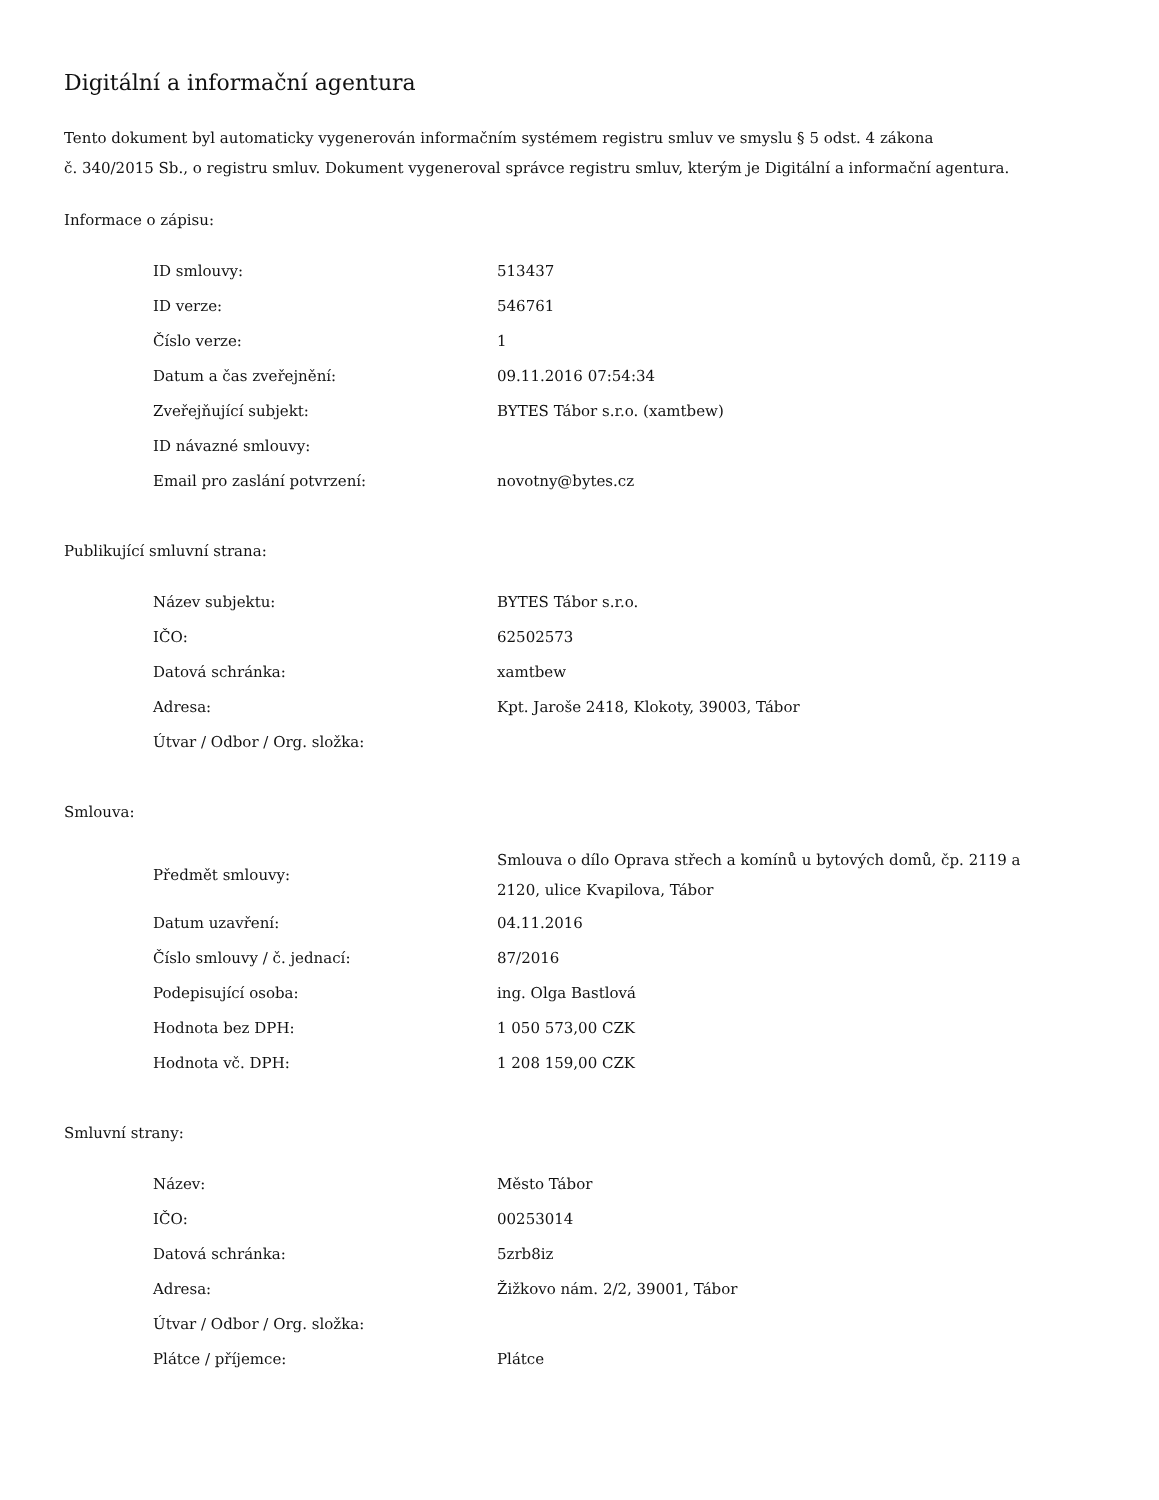Digitální a informační agentura
Tento dokument byl automaticky vygenerován informačním systémem registru smluv ve smyslu § 5 odst. 4 zákona
č. 340/2015 Sb., o registru smluv. Dokument vygeneroval správce registru smluv, kterým je Digitální a informační agentura.
Informace o zápisu:
| ID smlouvy: | 513437 |
| ID verze: | 546761 |
| Číslo verze: | 1 |
| Datum a čas zveřejnění: | 09.11.2016 07:54:34 |
| Zveřejňující subjekt: | BYTES Tábor s.r.o. (xamtbew) |
| ID návazné smlouvy: | |
| Email pro zaslání potvrzení: | novotny@bytes.cz |
Publikující smluvní strana:
| Název subjektu: | BYTES Tábor s.r.o. |
| IČO: | 62502573 |
| Datová schránka: | xamtbew |
| Adresa: | Kpt. Jaroše 2418, Klokoty, 39003, Tábor |
| Útvar / Odbor / Org. složka: | |
Smlouva:
| Předmět smlouvy: | Smlouva o dílo Oprava střech a komínů u bytových domů, čp. 2119 a 2120, ulice Kvapilova, Tábor |
| Datum uzavření: | 04.11.2016 |
| Číslo smlouvy / č. jednací: | 87/2016 |
| Podepisující osoba: | ing. Olga Bastlová |
| Hodnota bez DPH: | 1 050 573,00 CZK |
| Hodnota vč. DPH: | 1 208 159,00 CZK |
Smluvní strany:
| Název: | Město Tábor |
| IČO: | 00253014 |
| Datová schránka: | 5zrb8iz |
| Adresa: | Žižkovo nám. 2/2, 39001, Tábor |
| Útvar / Odbor / Org. složka: | |
| Plátce / příjemce: | Plátce |